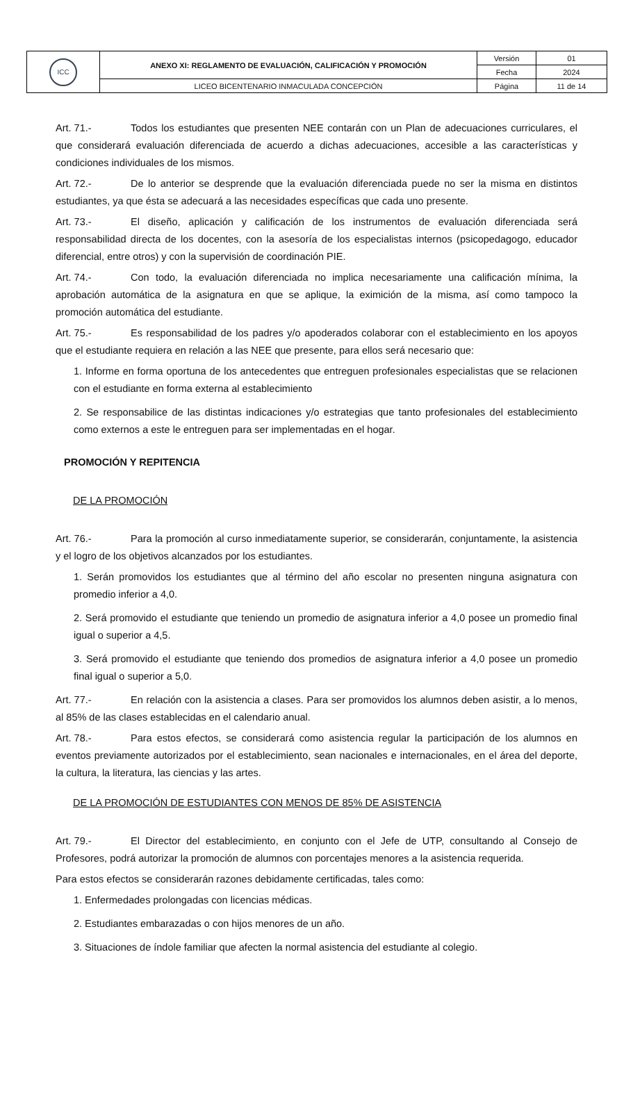| ICC | ANEXO XI: REGLAMENTO DE EVALUACIÓN, CALIFICACIÓN Y PROMOCIÓN | Versión | 01 |
| | | Fecha | 2024 |
| | LICEO BICENTENARIO INMACULADA CONCEPCIÓN | Página | 11 de 14 |
Art. 71.- Todos los estudiantes que presenten NEE contarán con un Plan de adecuaciones curriculares, el que considerará evaluación diferenciada de acuerdo a dichas adecuaciones, accesible a las características y condiciones individuales de los mismos.
Art. 72.- De lo anterior se desprende que la evaluación diferenciada puede no ser la misma en distintos estudiantes, ya que ésta se adecuará a las necesidades específicas que cada uno presente.
Art. 73.- El diseño, aplicación y calificación de los instrumentos de evaluación diferenciada será responsabilidad directa de los docentes, con la asesoría de los especialistas internos (psicopedagogo, educador diferencial, entre otros) y con la supervisión de coordinación PIE.
Art. 74.- Con todo, la evaluación diferenciada no implica necesariamente una calificación mínima, la aprobación automática de la asignatura en que se aplique, la eximición de la misma, así como tampoco la promoción automática del estudiante.
Art. 75.- Es responsabilidad de los padres y/o apoderados colaborar con el establecimiento en los apoyos que el estudiante requiera en relación a las NEE que presente, para ellos será necesario que:
1. Informe en forma oportuna de los antecedentes que entreguen profesionales especialistas que se relacionen con el estudiante en forma externa al establecimiento
2. Se responsabilice de las distintas indicaciones y/o estrategias que tanto profesionales del establecimiento como externos a este le entreguen para ser implementadas en el hogar.
PROMOCIÓN Y REPITENCIA
DE LA PROMOCIÓN
Art. 76.- Para la promoción al curso inmediatamente superior, se considerarán, conjuntamente, la asistencia y el logro de los objetivos alcanzados por los estudiantes.
1. Serán promovidos los estudiantes que al término del año escolar no presenten ninguna asignatura con promedio inferior a 4,0.
2. Será promovido el estudiante que teniendo un promedio de asignatura inferior a 4,0 posee un promedio final igual o superior a 4,5.
3. Será promovido el estudiante que teniendo dos promedios de asignatura inferior a 4,0 posee un promedio final igual o superior a 5,0.
Art. 77.- En relación con la asistencia a clases. Para ser promovidos los alumnos deben asistir, a lo menos, al 85% de las clases establecidas en el calendario anual.
Art. 78.- Para estos efectos, se considerará como asistencia regular la participación de los alumnos en eventos previamente autorizados por el establecimiento, sean nacionales e internacionales, en el área del deporte, la cultura, la literatura, las ciencias y las artes.
DE LA PROMOCIÓN DE ESTUDIANTES CON MENOS DE 85% DE ASISTENCIA
Art. 79.- El Director del establecimiento, en conjunto con el Jefe de UTP, consultando al Consejo de Profesores, podrá autorizar la promoción de alumnos con porcentajes menores a la asistencia requerida.
Para estos efectos se considerarán razones debidamente certificadas, tales como:
1. Enfermedades prolongadas con licencias médicas.
2. Estudiantes embarazadas o con hijos menores de un año.
3. Situaciones de índole familiar que afecten la normal asistencia del estudiante al colegio.